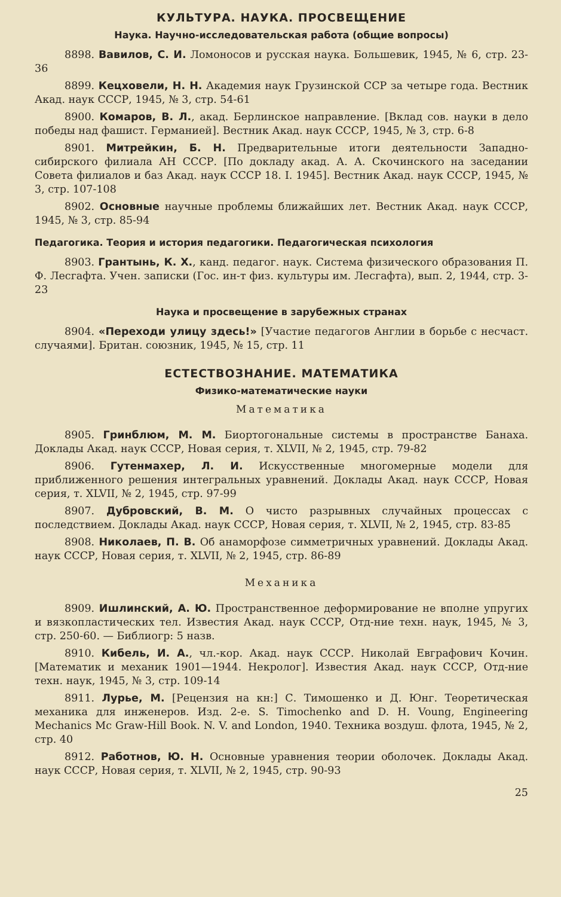КУЛЬТУРА. НАУКА. ПРОСВЕЩЕНИЕ
Наука. Научно-исследовательская работа (общие вопросы)
8898. Вавилов, С. И. Ломоносов и русская наука. Большевик, 1945, № 6, стр. 23-36
8899. Кецховели, Н. Н. Академия наук Грузинской ССР за четыре года. Вестник Акад. наук СССР, 1945, № 3, стр. 54-61
8900. Комаров, В. Л., акад. Берлинское направление. [Вклад сов. науки в дело победы над фашист. Германией]. Вестник Акад. наук СССР, 1945, № 3, стр. 6-8
8901. Митрейкин, Б. Н. Предварительные итоги деятельности Западно-сибирского филиала АН СССР. [По докладу акад. А. А. Скочинского на заседании Совета филиалов и баз Акад. наук СССР 18. I. 1945]. Вестник Акад. наук СССР, 1945, № 3, стр. 107-108
8902. Основные научные проблемы ближайших лет. Вестник Акад. наук СССР, 1945, № 3, стр. 85-94
Педагогика. Теория и история педагогики. Педагогическая психология
8903. Грантынь, К. Х., канд. педагог. наук. Система физического образования П. Ф. Лесгафта. Учен. записки (Гос. ин-т физ. культуры им. Лесгафта), вып. 2, 1944, стр. 3-23
Наука и просвещение в зарубежных странах
8904. «Переходи улицу здесь!» [Участие педагогов Англии в борьбе с несчаст. случаями]. Британ. союзник, 1945, № 15, стр. 11
ЕСТЕСТВОЗНАНИЕ. МАТЕМАТИКА
Физико-математические науки
Математика
8905. Гринблюм, М. М. Биортогональные системы в пространстве Банаха. Доклады Акад. наук СССР, Новая серия, т. XLVII, № 2, 1945, стр. 79-82
8906. Гутенмахер, Л. И. Искусственные многомерные модели для приближенного решения интегральных уравнений. Доклады Акад. наук СССР, Новая серия, т. XLVII, № 2, 1945, стр. 97-99
8907. Дубровский, В. М. О чисто разрывных случайных процессах с последствием. Доклады Акад. наук СССР, Новая серия, т. XLVII, № 2, 1945, стр. 83-85
8908. Николаев, П. В. Об анаморфозе симметричных уравнений. Доклады Акад. наук СССР, Новая серия, т. XLVII, № 2, 1945, стр. 86-89
Механика
8909. Ишлинский, А. Ю. Пространственное деформирование не вполне упругих и вязкопластических тел. Известия Акад. наук СССР, Отд-ние техн. наук, 1945, № 3, стр. 250-60. — Библиогр: 5 назв.
8910. Кибель, И. А., чл.-кор. Акад. наук СССР. Николай Евграфович Кочин. [Математик и механик 1901—1944. Некролог]. Известия Акад. наук СССР, Отд-ние техн. наук, 1945, № 3, стр. 109-14
8911. Лурье, М. [Рецензия на кн:] С. Тимошенко и Д. Юнг. Теоретическая механика для инженеров. Изд. 2-е. S. Timochenko and D. H. Voung, Engineering Mechanics Mc Graw-Hill Book. N. V. and London, 1940. Техника воздуш. флота, 1945, № 2, стр. 40
8912. Работнов, Ю. Н. Основные уравнения теории оболочек. Доклады Акад. наук СССР, Новая серия, т. XLVII, № 2, 1945, стр. 90-93
25